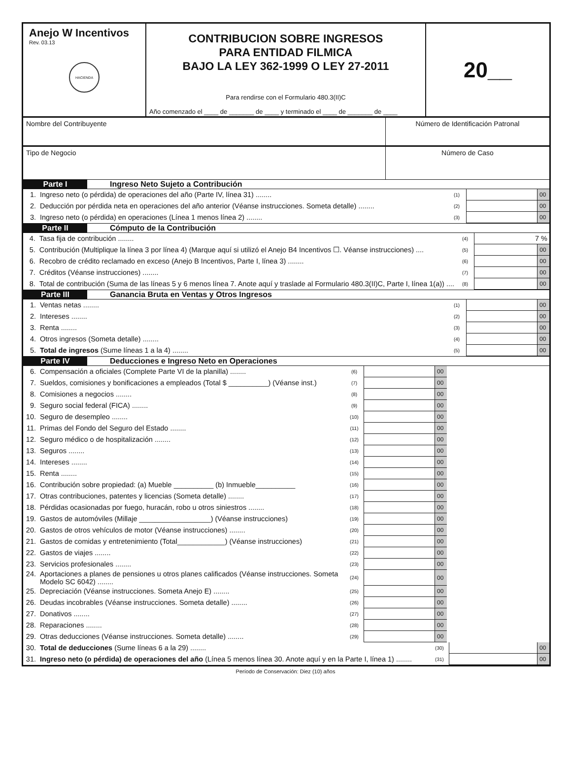Anejo W Incentivos
Rev. 03.13
HACIENDA
CONTRIBUCION SOBRE INGRESOS
PARA ENTIDAD FILMICA
BAJO LA LEY 362-1999 O LEY 27-2011
Para rendirse con el Formulario 480.3(II)C
Año comenzado el ____ de _______ de ____ y terminado el ____ de _______ de ____
20__
Nombre del Contribuyente Número de Identificación Patronal
Tipo de Negocio Número de Caso
Parte I Ingreso Neto Sujeto a Contribución
| 1. | Ingreso neto (o pérdida) de operaciones del año (Parte IV, línea 31) ........ | (1) | | 00 |
| 2. | Deducción por pérdida neta en operaciones del año anterior (Véanse instrucciones. Someta detalle) ........ | (2) | | 00 |
| 3. | Ingreso neto (o pérdida) en operaciones (Línea 1 menos línea 2) ........ | (3) | | 00 |
Parte II Cómputo de la Contribución
| 4. | Tasa fija de contribución ........ | (4) | 7 % | |
| 5. | Contribución (Multiplique la línea 3 por línea 4) (Marque aquí si utilizó el Anejo B4 Incentivos ☐. Véanse instrucciones) .... | (5) | | 00 |
| 6. | Recobro de crédito reclamado en exceso (Anejo B Incentivos, Parte I, línea 3) ........ | (6) | | 00 |
| 7. | Créditos (Véanse instrucciones) ........ | (7) | | 00 |
| 8. | Total de contribución (Suma de las líneas 5 y 6 menos línea 7. Anote aquí y traslade al Formulario 480.3(II)C, Parte I, línea 1(a)) .... | (8) | | 00 |
Parte III Ganancia Bruta en Ventas y Otros Ingresos
| 1. | Ventas netas ........ | (1) | | 00 |
| 2. | Intereses ........ | (2) | | 00 |
| 3. | Renta ........ | (3) | | 00 |
| 4. | Otros ingresos (Someta detalle) ........ | (4) | | 00 |
| 5. | Total de ingresos (Sume líneas 1 a la 4) ........ | (5) | | 00 |
Parte IV Deducciones e Ingreso Neto en Operaciones
| 6. | Compensación a oficiales (Complete Parte VI de la planilla) ........ | (6) | | 00 | |
| 7. | Sueldos, comisiones y bonificaciones a empleados (Total $ __________) (Véanse inst.) | (7) | | 00 | |
| 8. | Comisiones a negocios ........ | (8) | | 00 | |
| 9. | Seguro social federal (FICA) ........ | (9) | | 00 | |
| 10. | Seguro de desempleo ........ | (10) | | 00 | |
| 11. | Primas del Fondo del Seguro del Estado ........ | (11) | | 00 | |
| 12. | Seguro médico o de hospitalización ........ | (12) | | 00 | |
| 13. | Seguros ........ | (13) | | 00 | |
| 14. | Intereses ........ | (14) | | 00 | |
| 15. | Renta ........ | (15) | | 00 | |
| 16. | Contribución sobre propiedad: (a) Mueble __________ (b) Inmueble__________ | (16) | | 00 | |
| 17. | Otras contribuciones, patentes y licencias (Someta detalle) ........ | (17) | | 00 | |
| 18. | Pérdidas ocasionadas por fuego, huracán, robo u otros siniestros ........ | (18) | | 00 | |
| 19. | Gastos de automóviles (Millaje __________________) (Véanse instrucciones) | (19) | | 00 | |
| 20. | Gastos de otros vehículos de motor (Véanse instrucciones) ........ | (20) | | 00 | |
| 21. | Gastos de comidas y entretenimiento (Total____________) (Véanse instrucciones) | (21) | | 00 | |
| 22. | Gastos de viajes ........ | (22) | | 00 | |
| 23. | Servicios profesionales ........ | (23) | | 00 | |
| 24. | Aportaciones a planes de pensiones u otros planes calificados (Véanse instrucciones. Someta Modelo SC 6042) ........ | (24) | | 00 | |
| 25. | Depreciación (Véanse instrucciones. Someta Anejo E) ........ | (25) | | 00 | |
| 26. | Deudas incobrables (Véanse instrucciones. Someta detalle) ........ | (26) | | 00 | |
| 27. | Donativos ........ | (27) | | 00 | |
| 28. | Reparaciones ........ | (28) | | 00 | |
| 29. | Otras deducciones (Véanse instrucciones. Someta detalle) ........ | (29) | | 00 | |
| 30. | Total de deducciones (Sume líneas 6 a la 29) ........ | (30) | | 00 |
| 31. | Ingreso neto (o pérdida) de operaciones del año (Línea 5 menos línea 30. Anote aquí y en la Parte I, línea 1) ........ | (31) | | 00 |
Período de Conservación: Diez (10) años